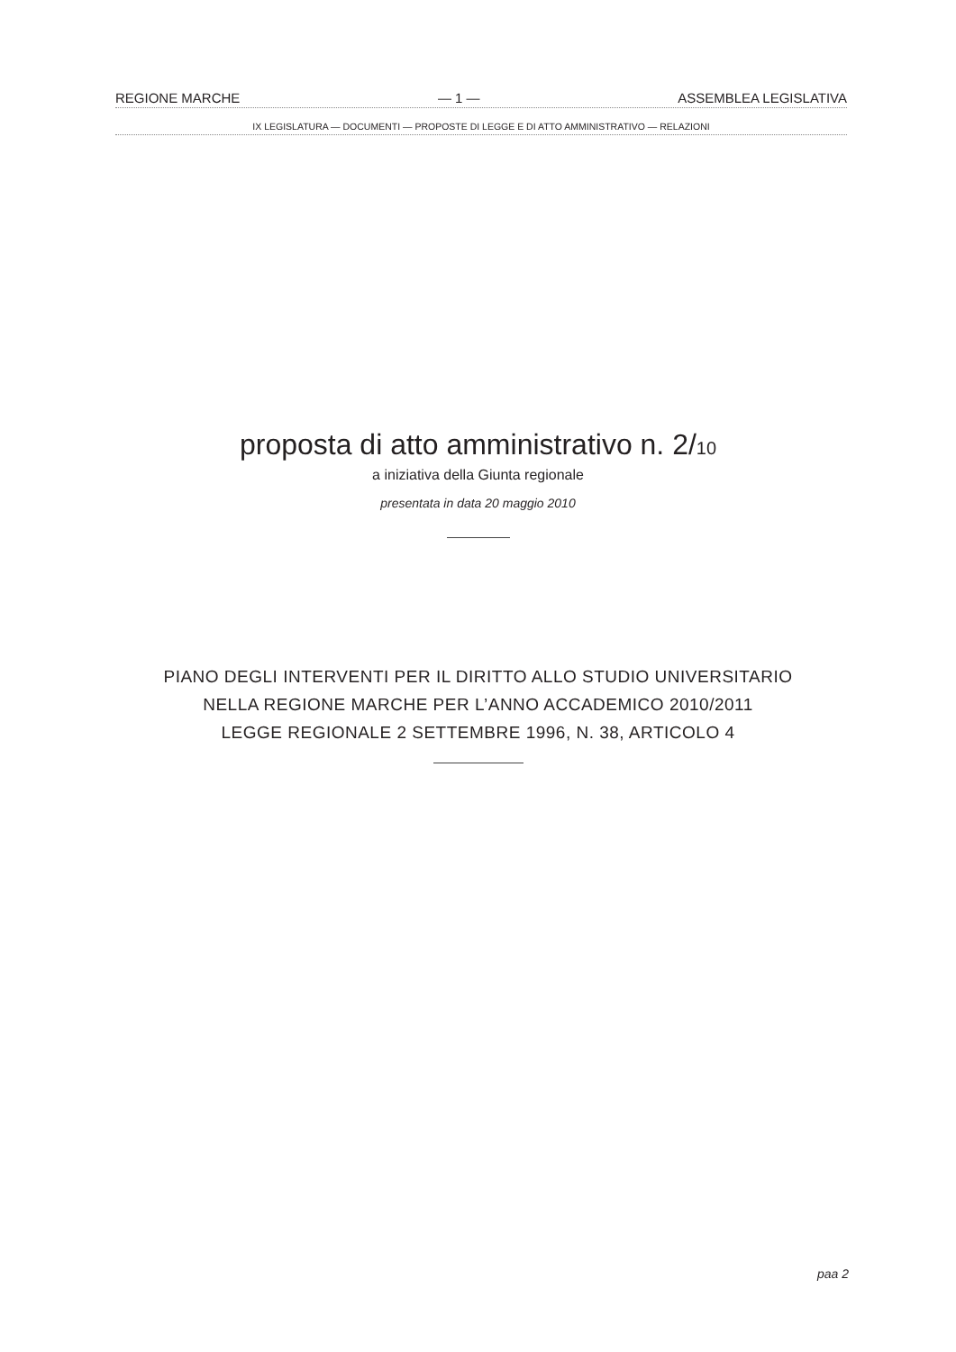REGIONE MARCHE — 1 — ASSEMBLEA LEGISLATIVA
IX LEGISLATURA — DOCUMENTI — PROPOSTE DI LEGGE E DI ATTO AMMINISTRATIVO — RELAZIONI
proposta di atto amministrativo n. 2/10
a iniziativa della Giunta regionale
presentata in data 20 maggio 2010
PIANO DEGLI INTERVENTI PER IL DIRITTO ALLO STUDIO UNIVERSITARIO
NELLA REGIONE MARCHE PER L’ANNO ACCADEMICO 2010/2011
LEGGE REGIONALE 2 SETTEMBRE 1996, N. 38, ARTICOLO 4
paa 2